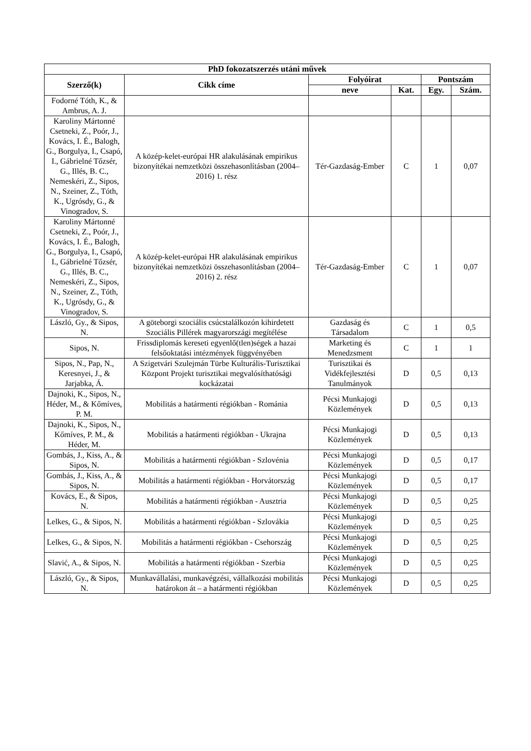| PhD fokozatszerzés utáni művek | | | | | |
| --- | --- | --- | --- | --- | --- |
| Szerző(k) | Cikk címe | Folyóirat | | Pontszám | |
| | | neve | Kat. | Egy. | Szám. |
| Fodorné Tóth, K., & Ambrus, A. J. | | | | | |
| Karoliny Mártonné Csetneki, Z., Poór, J., Kovács, I. É., Balogh, G., Borgulya, I., Csapó, I., Gábrielné Tőzsér, G., Illés, B. C., Nemeskéri, Z., Sipos, N., Szeiner, Z., Tóth, K., Ugrósdy, G., & Vinogradov, S. | A közép-kelet-európai HR alakulásának empirikus bizonyítékai nemzetközi összehasonlításban (2004–2016) 1. rész | Tér-Gazdaság-Ember | C | 1 | 0,07 |
| Karoliny Mártonné Csetneki, Z., Poór, J., Kovács, I. É., Balogh, G., Borgulya, I., Csapó, I., Gábrielné Tőzsér, G., Illés, B. C., Nemeskéri, Z., Sipos, N., Szeiner, Z., Tóth, K., Ugrósdy, G., & Vinogradov, S. | A közép-kelet-európai HR alakulásának empirikus bizonyítékai nemzetközi összehasonlításban (2004–2016) 2. rész | Tér-Gazdaság-Ember | C | 1 | 0,07 |
| László, Gy., & Sipos, N. | A göteborgi szociális csúcstalálkozón kihirdetett Szociális Pillérek magyarországi megítélése | Gazdaság és Társadalom | C | 1 | 0,5 |
| Sipos, N. | Frissdiplomás kereseti egyenlő(tlen)ségek a hazai felsőoktatási intézmények függvényében | Marketing és Menedzsment | C | 1 | 1 |
| Sipos, N., Pap, N., Keresnyei, J., & Jarjabka, Á. | A Szigetvári Szulejmán Türbe Kulturális-Turisztikai Központ Projekt turisztikai megvalósíthatósági kockázatai | Turisztikai és Vidékfejlesztési Tanulmányok | D | 0,5 | 0,13 |
| Dajnoki, K., Sipos, N., Héder, M., & Kőmíves, P. M. | Mobilitás a határmenti régiókban - Románia | Pécsi Munkajogi Közlemények | D | 0,5 | 0,13 |
| Dajnoki, K., Sipos, N., Kőmíves, P. M., & Héder, M. | Mobilitás a határmenti régiókban - Ukrajna | Pécsi Munkajogi Közlemények | D | 0,5 | 0,13 |
| Gombás, J., Kiss, A., & Sipos, N. | Mobilitás a határmenti régiókban - Szlovénia | Pécsi Munkajogi Közlemények | D | 0,5 | 0,17 |
| Gombás, J., Kiss, A., & Sipos, N. | Mobilitás a határmenti régiókban - Horvátország | Pécsi Munkajogi Közlemények | D | 0,5 | 0,17 |
| Kovács, E., & Sipos, N. | Mobilitás a határmenti régiókban - Ausztria | Pécsi Munkajogi Közlemények | D | 0,5 | 0,25 |
| Lelkes, G., & Sipos, N. | Mobilitás a határmenti régiókban - Szlovákia | Pécsi Munkajogi Közlemények | D | 0,5 | 0,25 |
| Lelkes, G., & Sipos, N. | Mobilitás a határmenti régiókban - Csehország | Pécsi Munkajogi Közlemények | D | 0,5 | 0,25 |
| Slavić, A., & Sipos, N. | Mobilitás a határmenti régiókban - Szerbia | Pécsi Munkajogi Közlemények | D | 0,5 | 0,25 |
| László, Gy., & Sipos, N. | Munkavállalási, munkavégzési, vállalkozási mobilitás határokon át – a határmenti régiókban | Pécsi Munkajogi Közlemények | D | 0,5 | 0,25 |